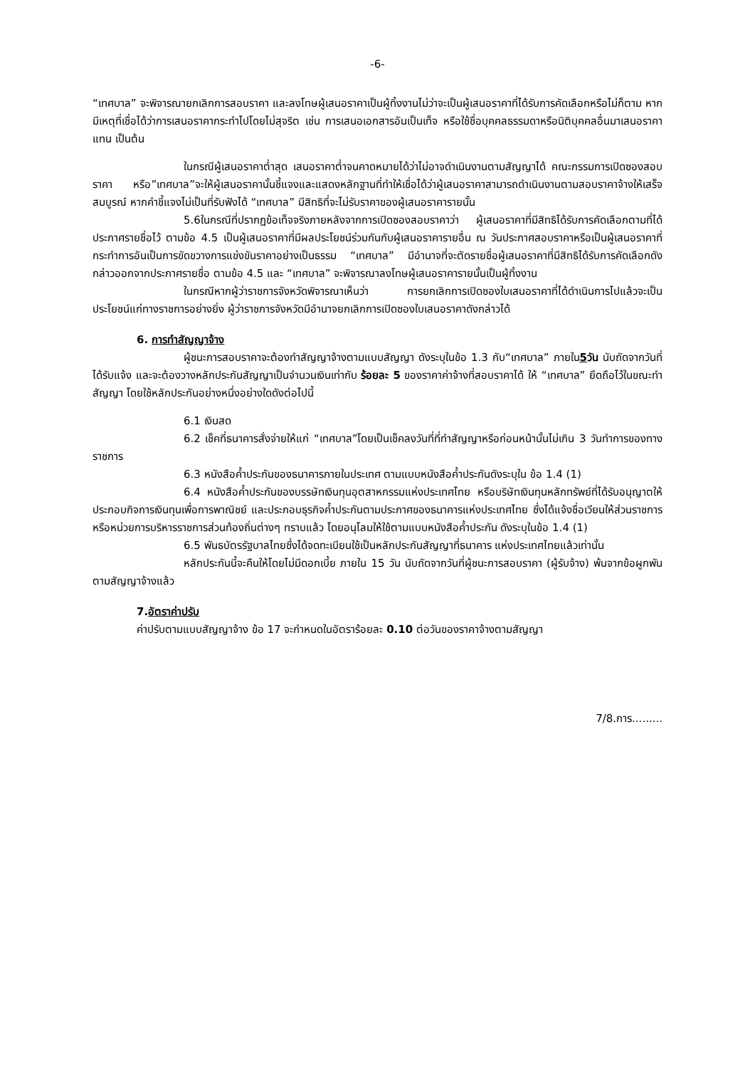-6-
“เทศบาล” จะพิจารณายกเลิกการสอบราคา และลงโทษผู้เสนอราคาเป็นผู้ทิ้งงานไม่ว่าจะเป็นผู้เสนอราคาที่ได้รับการคัดเลือกหรือไม่ก็ตาม หากมีเหตุที่เชื่อได้ว่าการเสนอราคากระทำไปโดยไม่สุจริต เช่น การเสนอเอกสารอันเป็นเท็จ หรือใช้ชื่อบุคคลธรรมดาหรือนิติบุคคลอื่นมาเสนอราคาแทน เป็นต้น
ในกรณีผู้เสนอราคาต่ำสุด เสนอราคาต่ำจนคาดหมายได้ว่าไม่อาจดำเนินงานตามสัญญาได้ คณะกรรมการเปิดซองสอบราคา หรือ”เทศบาล”จะให้ผู้เสนอราคานั้นชี้แจงและแสดงหลักฐานที่ทำให้เชื่อได้ว่าผู้เสนอราคาสามารถดำเนินงานตามสอบราคาจ้างให้เสร็จสมบูรณ์ หากคำชี้แจงไม่เป็นที่รับฟังได้ “เทศบาล” มีสิทธิที่จะไม่รับราคาของผู้เสนอราคารายนั้น
5.6ในกรณีที่ปรากฏข้อเท็จจริงภายหลังจากการเปิดซองสอบราคาว่า ผู้เสนอราคาที่มีสิทธิได้รับการคัดเลือกตามที่ได้ประกาศรายชื่อไว้ ตามข้อ 4.5 เป็นผู้เสนอราคาที่มีผลประโยชน์ร่วมกันกับผู้เสนอราคารายอื่น ณ วันประกาศสอบราคาหรือเป็นผู้เสนอราคาที่กระทำการอันเป็นการขัดขวางการแข่งขันราคาอย่างเป็นธรรม “เทศบาล” มีอำนาจที่จะตัดรายชื่อผู้เสนอราคาที่มีสิทธิได้รับการคัดเลือกดังกล่าวออกจากประกาศรายชื่อ ตามข้อ 4.5 และ “เทศบาล” จะพิจารณาลงโทษผู้เสนอราคารายนั้นเป็นผู้ทิ้งงาน
ในกรณีหากผู้ว่าราชการจังหวัดพิจารณาเห็นว่า การยกเลิกการเปิดซองใบเสนอราคาที่ได้ดำเนินการไปแล้วจะเป็นประโยชน์แก่ทางราชการอย่างยิ่ง ผู้ว่าราชการจังหวัดมีอำนาจยกเลิกการเปิดซองใบเสนอราคาดังกล่าวได้
6. การทำสัญญาจ้าง
ผู้ชนะการสอบราคาจะต้องทำสัญญาจ้างตามแบบสัญญา ดังระบุในข้อ 1.3 กับ“เทศบาล” ภายใน5วัน นับถัดจากวันที่ได้รับแจ้ง และจะต้องวางหลักประกันสัญญาเป็นจำนวนเงินเท่ากับ ร้อยละ 5 ของราคาค่าจ้างที่สอบราคาได้ ให้ “เทศบาล” ยึดถือไว้ในขณะทำสัญญา โดยใช้หลักประกันอย่างหนึ่งอย่างใดดังต่อไปนี้
6.1 เงินสด
6.2 เช็คที่ธนาคารสั่งจ่ายให้แก่ “เทศบาล”โดยเป็นเช็คลงวันที่ที่ทำสัญญาหรือก่อนหน้านั้นไม่เกิน 3 วันทำการของทางราชการ
6.3 หนังสือค้ำประกันของธนาคารภายในประเทศ ตามแบบหนังสือค้ำประกันดังระบุใน ข้อ 1.4 (1)
6.4 หนังสือค้ำประกันของบรรษัทเงินทุนอุตสาหกรรมแห่งประเทศไทย หรือบริษัทเงินทุนหลักทรัพย์ที่ได้รับอนุญาตให้ประกอบกิจการเงินทุนเพื่อการพาณิชย์ และประกอบธุรกิจค้ำประกันตามประกาศของธนาคารแห่งประเทศไทย ซึ่งได้แจ้งชื่อเวียนให้ส่วนราชการ หรือหน่วยการบริหารราชการส่วนท้องถิ่นต่างๆ ทราบแล้ว โดยอนุโลมให้ใช้ตามแบบหนังสือค้ำประกัน ดังระบุในข้อ 1.4 (1)
6.5 พันธบัตรรัฐบาลไทยซึ่งได้จดทะเบียนใช้เป็นหลักประกันสัญญาที่ธนาคาร แห่งประเทศไทยแล้วเท่านั้น
หลักประกันนี้จะคืนให้โดยไม่มีดอกเบี้ย ภายใน 15 วัน นับถัดจากวันที่ผู้ชนะการสอบราคา (ผู้รับจ้าง) พ้นจากข้อผูกพันตามสัญญาจ้างแล้ว
7.อัตราค่าปรับ
ค่าปรับตามแบบสัญญาจ้าง ข้อ 17 จะกำหนดในอัตราร้อยละ 0.10 ต่อวันของราคาจ้างตามสัญญา
7/8.การ.........